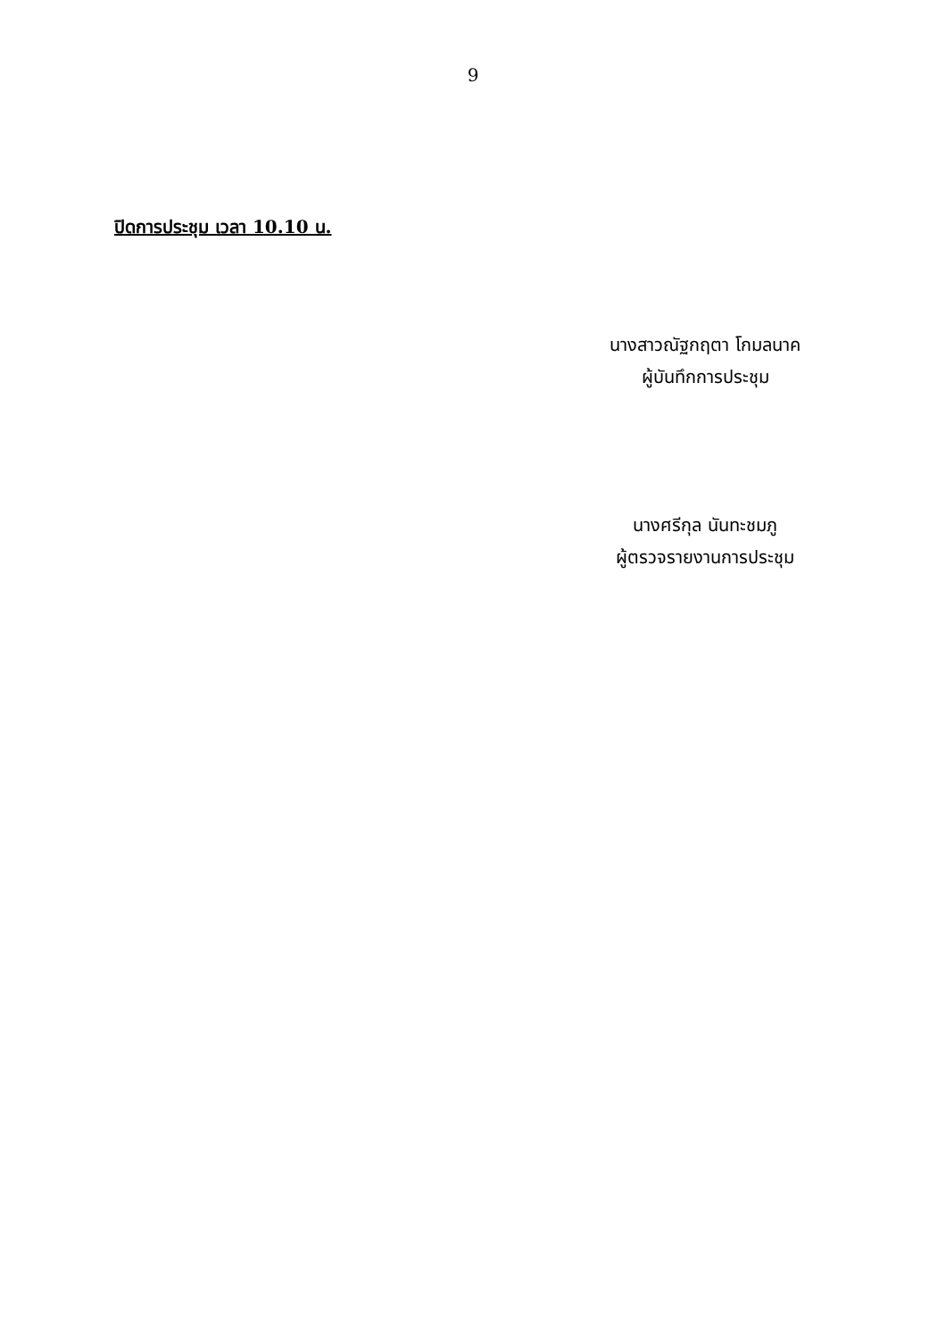9
ปิดการประชุม เวลา 10.10 น.
นางสาวณัฐกฤตา โกมลนาค
ผู้บันทึกการประชุม
นางศรีกุล นันทะชมภู
ผู้ตรวจรายงานการประชุม